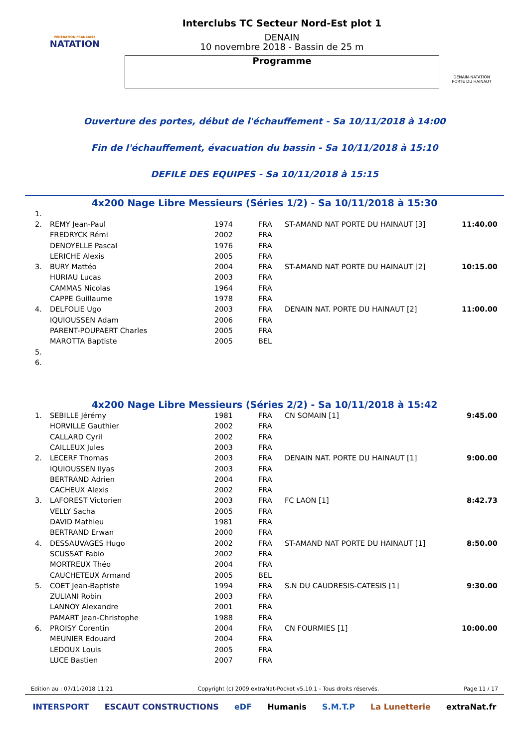FÉDÉRATION FRANÇAISE
NATATION
Interclubs TC Secteur Nord-Est plot 1
DENAIN
10 novembre 2018 - Bassin de 25 m
Programme
DENAIN-NATATION
PORTE DU HAINAUT
Ouverture des portes, début de l'échauffement - Sa 10/11/2018 à 14:00
Fin de l'échauffement, évacuation du bassin - Sa 10/11/2018 à 15:10
DEFILE DES EQUIPES - Sa 10/11/2018 à 15:15
4x200 Nage Libre Messieurs (Séries 1/2) - Sa 10/11/2018 à 15:30
| 1. | | | | | |
| 2. | REMY Jean-Paul | 1974 | FRA | ST-AMAND NAT PORTE DU HAINAUT [3] | 11:40.00 |
| | FREDRYCK Rémi | 2002 | FRA | | |
| | DENOYELLE Pascal | 1976 | FRA | | |
| | LERICHE Alexis | 2005 | FRA | | |
| 3. | BURY Mattéo | 2004 | FRA | ST-AMAND NAT PORTE DU HAINAUT [2] | 10:15.00 |
| | HURIAU Lucas | 2003 | FRA | | |
| | CAMMAS Nicolas | 1964 | FRA | | |
| | CAPPE Guillaume | 1978 | FRA | | |
| 4. | DELFOLIE Ugo | 2003 | FRA | DENAIN NAT. PORTE DU HAINAUT [2] | 11:00.00 |
| | IQUIOUSSEN Adam | 2006 | FRA | | |
| | PARENT-POUPAERT Charles | 2005 | FRA | | |
| | MAROTTA Baptiste | 2005 | BEL | | |
| 5. | | | | | |
| 6. | | | | | |
4x200 Nage Libre Messieurs (Séries 2/2) - Sa 10/11/2018 à 15:42
| 1. | SEBILLE Jérémy | 1981 | FRA | CN SOMAIN [1] | 9:45.00 |
| | HORVILLE Gauthier | 2002 | FRA | | |
| | CALLARD Cyril | 2002 | FRA | | |
| | CAILLEUX Jules | 2003 | FRA | | |
| 2. | LECERF Thomas | 2003 | FRA | DENAIN NAT. PORTE DU HAINAUT [1] | 9:00.00 |
| | IQUIOUSSEN Ilyas | 2003 | FRA | | |
| | BERTRAND Adrien | 2004 | FRA | | |
| | CACHEUX Alexis | 2002 | FRA | | |
| 3. | LAFOREST Victorien | 2003 | FRA | FC LAON [1] | 8:42.73 |
| | VELLY Sacha | 2005 | FRA | | |
| | DAVID Mathieu | 1981 | FRA | | |
| | BERTRAND Erwan | 2000 | FRA | | |
| 4. | DESSAUVAGES Hugo | 2002 | FRA | ST-AMAND NAT PORTE DU HAINAUT [1] | 8:50.00 |
| | SCUSSAT Fabio | 2002 | FRA | | |
| | MORTREUX Théo | 2004 | FRA | | |
| | CAUCHETEUX Armand | 2005 | BEL | | |
| 5. | COET Jean-Baptiste | 1994 | FRA | S.N DU CAUDRESIS-CATESIS [1] | 9:30.00 |
| | ZULIANI Robin | 2003 | FRA | | |
| | LANNOY Alexandre | 2001 | FRA | | |
| | PAMART Jean-Christophe | 1988 | FRA | | |
| 6. | PROISY Corentin | 2004 | FRA | CN FOURMIES [1] | 10:00.00 |
| | MEUNIER Edouard | 2004 | FRA | | |
| | LEDOUX Louis | 2005 | FRA | | |
| | LUCE Bastien | 2007 | FRA | | |
Edition au : 07/11/2018 11:21 Copyright (c) 2009 extraNat-Pocket v5.10.1 - Tous droits réservés. Page 11 / 17
INTERSPORT ESCAUT CONSTRUCTIONS eDF Humanis S.M.T.P La Lunetterie extraNat.fr